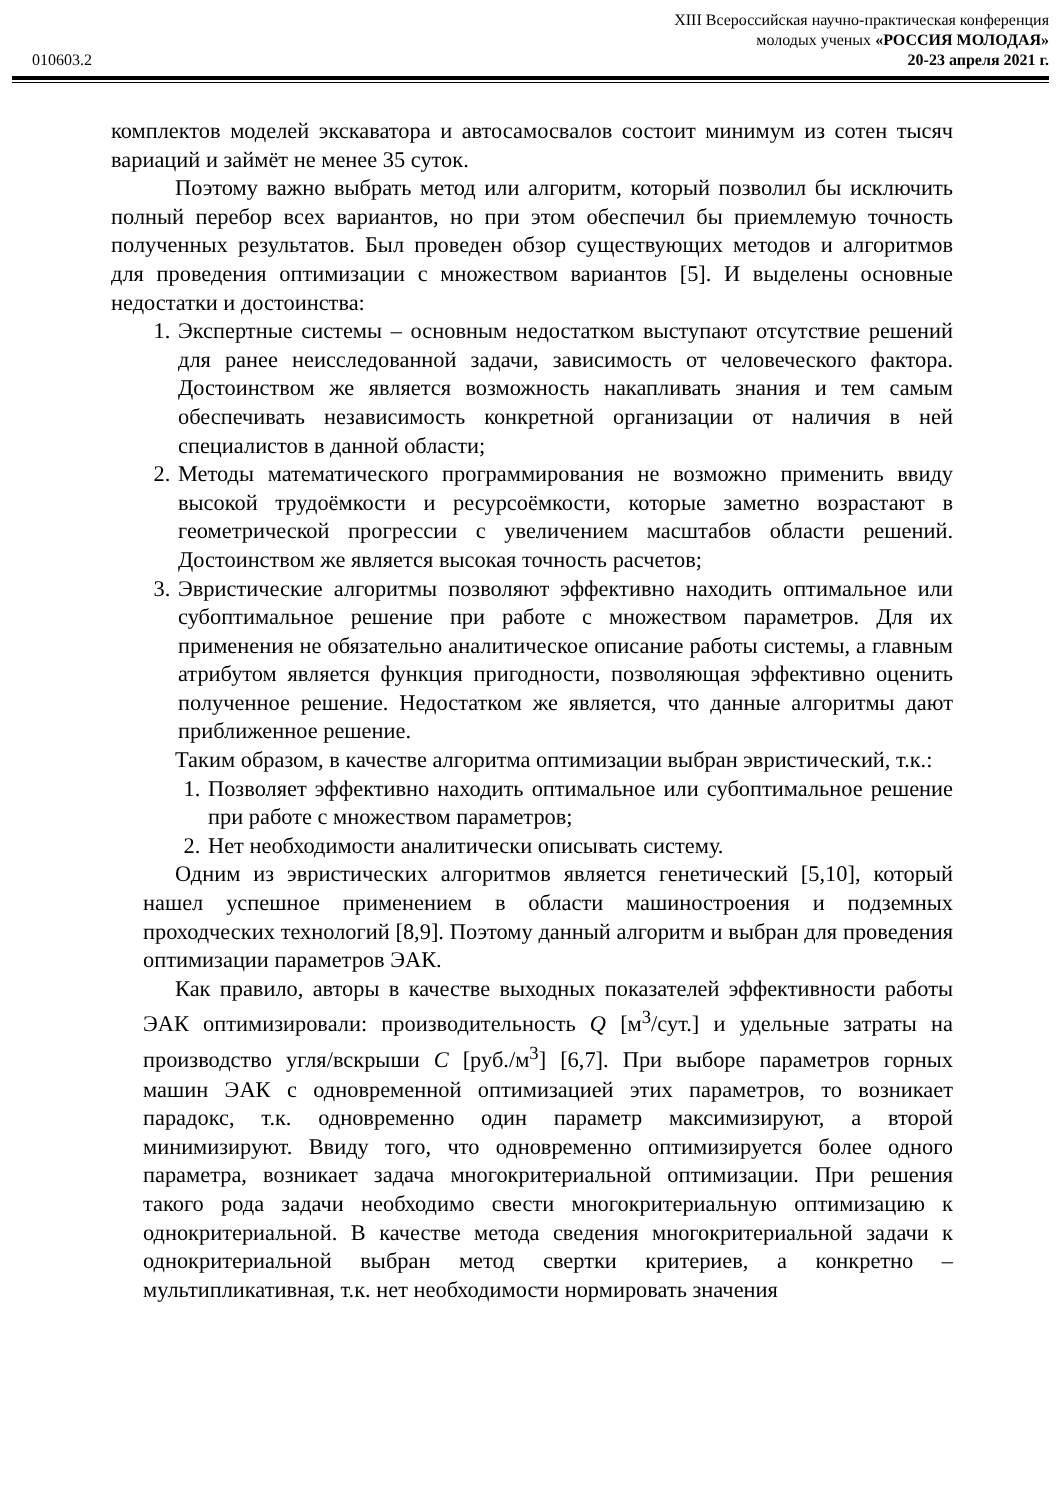XIII Всероссийская научно-практическая конференция
молодых ученых «РОССИЯ МОЛОДАЯ»
010603.2 20-23 апреля 2021 г.
комплектов моделей экскаватора и автосамосвалов состоит минимум из сотен тысяч вариаций и займёт не менее 35 суток.
Поэтому важно выбрать метод или алгоритм, который позволил бы исключить полный перебор всех вариантов, но при этом обеспечил бы приемлемую точность полученных результатов. Был проведен обзор существующих методов и алгоритмов для проведения оптимизации с множеством вариантов [5]. И выделены основные недостатки и достоинства:
1. Экспертные системы – основным недостатком выступают отсутствие решений для ранее неисследованной задачи, зависимость от человеческого фактора. Достоинством же является возможность накапливать знания и тем самым обеспечивать независимость конкретной организации от наличия в ней специалистов в данной области;
2. Методы математического программирования не возможно применить ввиду высокой трудоёмкости и ресурсоёмкости, которые заметно возрастают в геометрической прогрессии с увеличением масштабов области решений. Достоинством же является высокая точность расчетов;
3. Эвристические алгоритмы позволяют эффективно находить оптимальное или субоптимальное решение при работе с множеством параметров. Для их применения не обязательно аналитическое описание работы системы, а главным атрибутом является функция пригодности, позволяющая эффективно оценить полученное решение. Недостатком же является, что данные алгоритмы дают приближенное решение.
Таким образом, в качестве алгоритма оптимизации выбран эвристический, т.к.:
1. Позволяет эффективно находить оптимальное или субоптимальное решение при работе с множеством параметров;
2. Нет необходимости аналитически описывать систему.
Одним из эвристических алгоритмов является генетический [5,10], который нашел успешное применением в области машиностроения и подземных проходческих технологий [8,9]. Поэтому данный алгоритм и выбран для проведения оптимизации параметров ЭАК.
Как правило, авторы в качестве выходных показателей эффективности работы ЭАК оптимизировали: производительность Q [м<sup>3</sup>/сут.] и удельные затраты на производство угля/вскрыши C [руб./м<sup>3</sup>] [6,7]. При выборе параметров горных машин ЭАК с одновременной оптимизацией этих параметров, то возникает парадокс, т.к. одновременно один параметр максимизируют, а второй минимизируют. Ввиду того, что одновременно оптимизируется более одного параметра, возникает задача многокритериальной оптимизации. При решения такого рода задачи необходимо свести многокритериальную оптимизацию к однокритериальной. В качестве метода сведения многокритериальной задачи к однокритериальной выбран метод свертки критериев, а конкретно – мультипликативная, т.к. нет необходимости нормировать значения